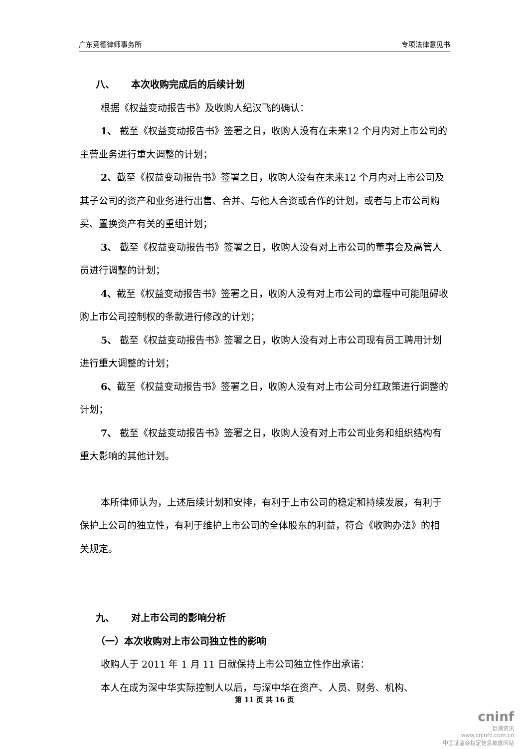广东竞德律师事务所 专项法律意见书
八、 本次收购完成后的后续计划
根据《权益变动报告书》及收购人纪汉飞的确认：
1、 截至《权益变动报告书》签署之日，收购人没有在未来12 个月内对上市公司的主营业务进行重大调整的计划；
2、截至《权益变动报告书》签署之日，收购人没有在未来12 个月内对上市公司及其子公司的资产和业务进行出售、合并、与他人合资或合作的计划，或者与上市公司购买、置换资产有关的重组计划；
3、 截至《权益变动报告书》签署之日，收购人没有对上市公司的董事会及高管人员进行调整的计划；
4、截至《权益变动报告书》签署之日，收购人没有对上市公司的章程中可能阻碍收购上市公司控制权的条款进行修改的计划；
5、 截至《权益变动报告书》签署之日，收购人没有对上市公司现有员工聘用计划进行重大调整的计划；
6、截至《权益变动报告书》签署之日，收购人没有对上市公司分红政策进行调整的计划；
7、 截至《权益变动报告书》签署之日，收购人没有对上市公司业务和组织结构有重大影响的其他计划。
本所律师认为，上述后续计划和安排，有利于上市公司的稳定和持续发展，有利于保护上公司的独立性，有利于维护上市公司的全体股东的利益，符合《收购办法》的相关规定。
九、 对上市公司的影响分析
（一）本次收购对上市公司独立性的影响
收购人于 2011 年 1 月 11 日就保持上市公司独立性作出承诺：
本人在成为深中华实际控制人以后，与深中华在资产、人员、财务、机构、
第 11 页 共 16 页
cninf
巨潮资讯
www.cninfo.com.cn
中国证监会指定信息披露网站